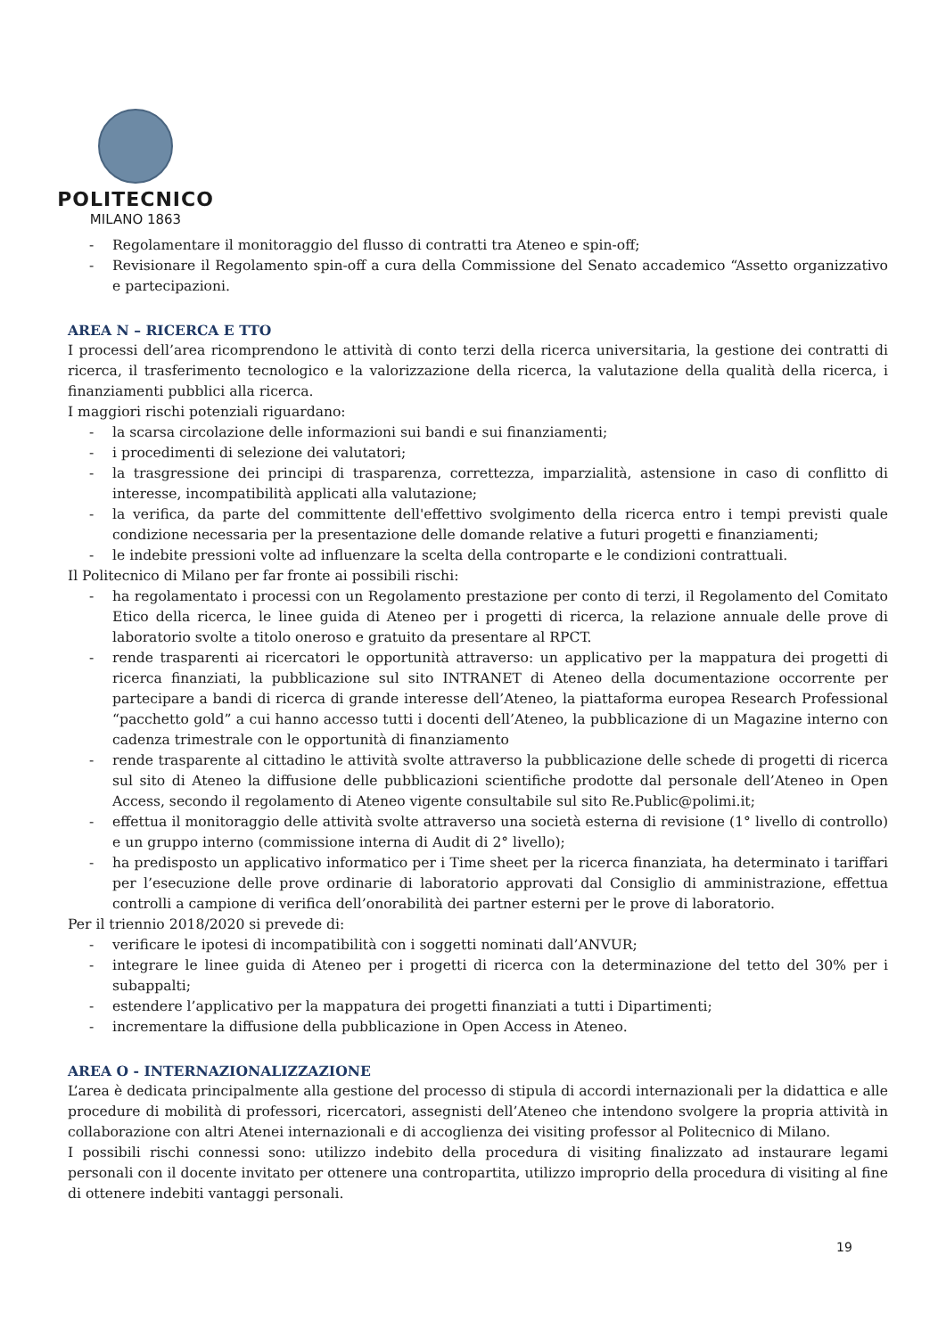POLITECNICO
MILANO 1863
- Regolamentare il monitoraggio del flusso di contratti tra Ateneo e spin-off;
- Revisionare il Regolamento spin-off a cura della Commissione del Senato accademico “Assetto organizzativo e partecipazioni.
AREA N – RICERCA E TTO
I processi dell’area ricomprendono le attività di conto terzi della ricerca universitaria, la gestione dei contratti di ricerca, il trasferimento tecnologico e la valorizzazione della ricerca, la valutazione della qualità della ricerca, i finanziamenti pubblici alla ricerca.
I maggiori rischi potenziali riguardano:
- la scarsa circolazione delle informazioni sui bandi e sui finanziamenti;
- i procedimenti di selezione dei valutatori;
- la trasgressione dei principi di trasparenza, correttezza, imparzialità, astensione in caso di conflitto di interesse, incompatibilità applicati alla valutazione;
- la verifica, da parte del committente dell'effettivo svolgimento della ricerca entro i tempi previsti quale condizione necessaria per la presentazione delle domande relative a futuri progetti e finanziamenti;
- le indebite pressioni volte ad influenzare la scelta della controparte e le condizioni contrattuali.
Il Politecnico di Milano per far fronte ai possibili rischi:
- ha regolamentato i processi con un Regolamento prestazione per conto di terzi, il Regolamento del Comitato Etico della ricerca, le linee guida di Ateneo per i progetti di ricerca, la relazione annuale delle prove di laboratorio svolte a titolo oneroso e gratuito da presentare al RPCT.
- rende trasparenti ai ricercatori le opportunità attraverso: un applicativo per la mappatura dei progetti di ricerca finanziati, la pubblicazione sul sito INTRANET di Ateneo della documentazione occorrente per partecipare a bandi di ricerca di grande interesse dell’Ateneo, la piattaforma europea Research Professional “pacchetto gold” a cui hanno accesso tutti i docenti dell’Ateneo, la pubblicazione di un Magazine interno con cadenza trimestrale con le opportunità di finanziamento
- rende trasparente al cittadino le attività svolte attraverso la pubblicazione delle schede di progetti di ricerca sul sito di Ateneo la diffusione delle pubblicazioni scientifiche prodotte dal personale dell’Ateneo in Open Access, secondo il regolamento di Ateneo vigente consultabile sul sito Re.Public@polimi.it;
- effettua il monitoraggio delle attività svolte attraverso una società esterna di revisione (1° livello di controllo) e un gruppo interno (commissione interna di Audit di 2° livello);
- ha predisposto un applicativo informatico per i Time sheet per la ricerca finanziata, ha determinato i tariffari per l’esecuzione delle prove ordinarie di laboratorio approvati dal Consiglio di amministrazione, effettua controlli a campione di verifica dell’onorabilità dei partner esterni per le prove di laboratorio.
Per il triennio 2018/2020 si prevede di:
- verificare le ipotesi di incompatibilità con i soggetti nominati dall’ANVUR;
- integrare le linee guida di Ateneo per i progetti di ricerca con la determinazione del tetto del 30% per i subappalti;
- estendere l’applicativo per la mappatura dei progetti finanziati a tutti i Dipartimenti;
- incrementare la diffusione della pubblicazione in Open Access in Ateneo.
AREA O - INTERNAZIONALIZZAZIONE
L’area è dedicata principalmente alla gestione del processo di stipula di accordi internazionali per la didattica e alle procedure di mobilità di professori, ricercatori, assegnisti dell’Ateneo che intendono svolgere la propria attività in collaborazione con altri Atenei internazionali e di accoglienza dei visiting professor al Politecnico di Milano.
I possibili rischi connessi sono: utilizzo indebito della procedura di visiting finalizzato ad instaurare legami personali con il docente invitato per ottenere una contropartita, utilizzo improprio della procedura di visiting al fine di ottenere indebiti vantaggi personali.
19